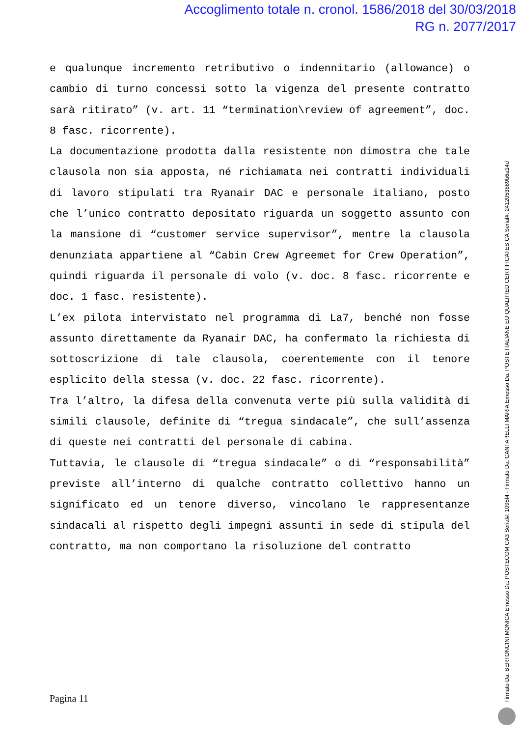Accoglimento totale n. cronol. 1586/2018 del 30/03/2018
RG n. 2077/2017
e qualunque incremento retributivo o indennitario (allowance) o cambio di turno concessi sotto la vigenza del presente contratto sarà ritirato” (v. art. 11 “termination\review of agreement”, doc. 8 fasc. ricorrente).
La documentazione prodotta dalla resistente non dimostra che tale clausola non sia apposta, né richiamata nei contratti individuali di lavoro stipulati tra Ryanair DAC e personale italiano, posto che l’unico contratto depositato riguarda un soggetto assunto con la mansione di “customer service supervisor”, mentre la clausola denunziata appartiene al “Cabin Crew Agreemet for Crew Operation”, quindi riguarda il personale di volo (v. doc. 8 fasc. ricorrente e doc. 1 fasc. resistente).
L’ex pilota intervistato nel programma di La7, benché non fosse assunto direttamente da Ryanair DAC, ha confermato la richiesta di sottoscrizione di tale clausola, coerentemente con il tenore esplicito della stessa (v. doc. 22 fasc. ricorrente).
Tra l’altro, la difesa della convenuta verte più sulla validità di simili clausole, definite di “tregua sindacale”, che sull’assenza di queste nei contratti del personale di cabina.
Tuttavia, le clausole di “tregua sindacale” o di “responsabilità” previste all’interno di qualche contratto collettivo hanno un significato ed un tenore diverso, vincolano le rappresentanze sindacali al rispetto degli impegni assunti in sede di stipula del contratto, ma non comportano la risoluzione del contratto
Pagina 11
Firmato Da: BERTONCINI MONICA Emesso Da: POSTECOM CA3 Serial#: 1095f4 - Firmato Da: CANFARELLI MARIA Emesso Da: POSTE ITALIANE EU QUALIFIED CERTIFICATES CA Serial#: 2412053889b6a14d